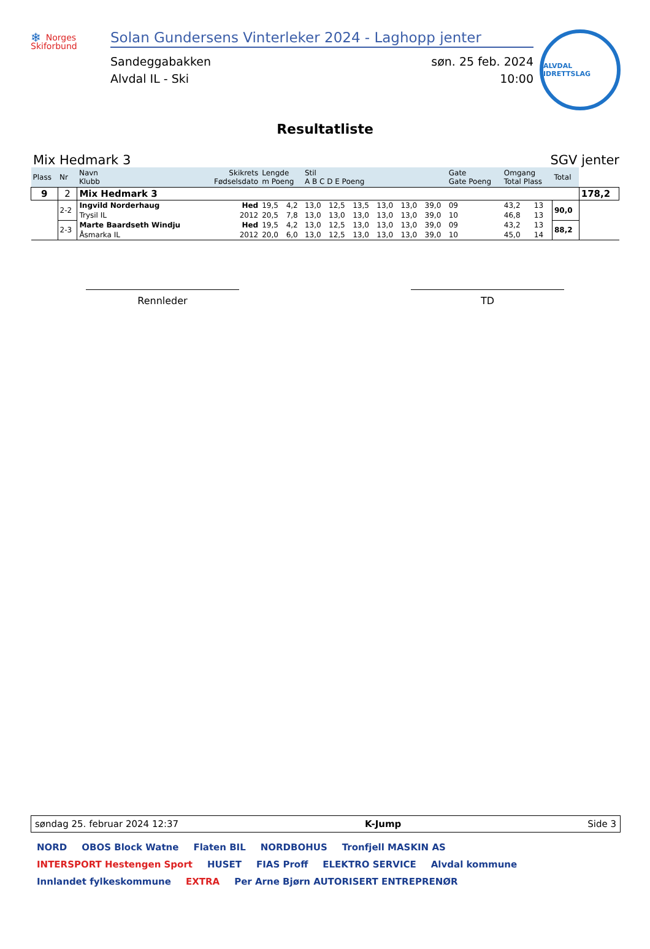❄ Norges Skiforbund
Solan Gundersens Vinterleker 2024 - Laghopp jenter
Sandeggabakken
Alvdal IL - Ski
søn. 25 feb. 2024
10:00
ALVDAL IDRETTSLAG
Resultatliste
Mix Hedmark 3 SGV jenter
| Plass | Nr | Navn Klubb | Skikrets Fødselsdato | Lengde m Poeng | | Stil A B C D E Poeng | | | | | | Gate Gate Poeng | | Omgang Total Plass | | Total | |
| --- | --- | --- | --- | --- | --- | --- | --- | --- | --- | --- | --- | --- | --- | --- | --- | --- | --- |
| 9 | 2 | Mix Hedmark 3 | | | | | | | | | | | | | | | 178,2 |
| | 2-2 | Ingvild Norderhaug | Hed | 19,5 | 4,2 | 13,0 | 12,5 | 13,5 | 13,0 | 13,0 | 39,0 | 09 | | 43,2 | 13 | 90,0 | |
| | | Trysil IL | 2012 | 20,5 | 7,8 | 13,0 | 13,0 | 13,0 | 13,0 | 13,0 | 39,0 | 10 | | 46,8 | 13 | | |
| | 2-3 | Marte Baardseth Windju | Hed | 19,5 | 4,2 | 13,0 | 12,5 | 13,0 | 13,0 | 13,0 | 39,0 | 09 | | 43,2 | 13 | 88,2 | |
| | | Åsmarka IL | 2012 | 20,0 | 6,0 | 13,0 | 12,5 | 13,0 | 13,0 | 13,0 | 39,0 | 10 | | 45,0 | 14 | | |
Rennleder TD
søndag 25. februar 2024 12:37 K-Jump Side 3
NORD OBOS Block Watne Flaten BIL NORDBOHUS Tronfjell MASKIN AS INTERSPORT Hestengen Sport HUSET FIAS Proff ELEKTRO SERVICE Alvdal kommune Innlandet fylkeskommune EXTRA Per Arne Bjørn AUTORISERT ENTREPRENØR